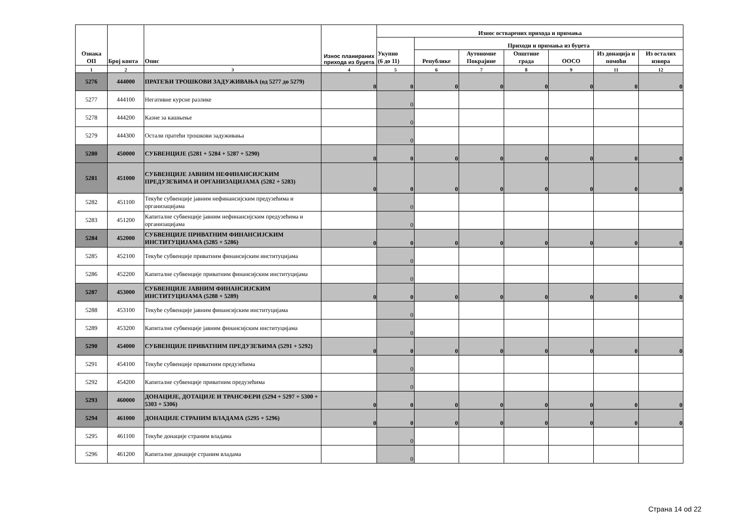| Ознака ОП | Број конта | Опис | Износ планираних прихода из буџета | Износ остварених прихода и примања | | | | | | |
| --- | --- | --- | --- | --- | --- | --- | --- | --- | --- | --- |
| | | | | Укупно (6 до 11) | Приходи и примања из буџета | | | | | |
| | | | | | Републике | Аутономне Покрајине | Општине града | ООСО | Из донација и помоћи | Из осталих извора |
| 1 | 2 | 3 | 4 | 5 | 6 | 7 | 8 | 9 | 11 | 12 |
| 5276 | 444000 | ПРАТЕЋИ ТРОШКОВИ ЗАДУЖИВАЊА (од 5277 до 5279) | 0 | 0 | 0 | 0 | 0 | 0 | 0 | 0 |
| 5277 | 444100 | Негативне курсне разлике | | 0 | | | | | | |
| 5278 | 444200 | Казне за кашњење | | 0 | | | | | | |
| 5279 | 444300 | Остали пратећи трошкови задуживања | | 0 | | | | | | |
| 5280 | 450000 | СУБВЕНЦИЈЕ (5281 + 5284 + 5287 + 5290) | 0 | 0 | 0 | 0 | 0 | 0 | 0 | 0 |
| 5281 | 451000 | СУБВЕНЦИЈЕ ЈАВНИМ НЕФИНАНСИЈСКИМ ПРЕДУЗЕЋИМА И ОРГАНИЗАЦИЈАМА (5282 + 5283) | 0 | 0 | 0 | 0 | 0 | 0 | 0 | 0 |
| 5282 | 451100 | Текуће субвенције јавним нефинансијским предузећима и организацијама | | 0 | | | | | | |
| 5283 | 451200 | Капиталне субвенције јавним нефинансијским предузећима и организацијама | | 0 | | | | | | |
| 5284 | 452000 | СУБВЕНЦИЈЕ ПРИВАТНИМ ФИНАНСИЈСКИМ ИНСТИТУЦИЈАМА (5285 + 5286) | 0 | 0 | 0 | 0 | 0 | 0 | 0 | 0 |
| 5285 | 452100 | Текуће субвенције приватним финансијским институцијама | | 0 | | | | | | |
| 5286 | 452200 | Капиталне субвенције приватним финансијским институцијама | | 0 | | | | | | |
| 5287 | 453000 | СУБВЕНЦИЈЕ ЈАВНИМ ФИНАНСИЈСКИМ ИНСТИТУЦИЈАМА (5288 + 5289) | 0 | 0 | 0 | 0 | 0 | 0 | 0 | 0 |
| 5288 | 453100 | Текуће субвенције јавним финансијским институцијама | | 0 | | | | | | |
| 5289 | 453200 | Капиталне субвенције јавним финансијским институцијама | | 0 | | | | | | |
| 5290 | 454000 | СУБВЕНЦИЈЕ ПРИВАТНИМ ПРЕДУЗЕЋИМА (5291 + 5292) | 0 | 0 | 0 | 0 | 0 | 0 | 0 | 0 |
| 5291 | 454100 | Текуће субвенције приватним предузећима | | 0 | | | | | | |
| 5292 | 454200 | Капиталне субвенције приватним предузећима | | 0 | | | | | | |
| 5293 | 460000 | ДОНАЦИЈЕ, ДОТАЦИЈЕ И ТРАНСФЕРИ (5294 + 5297 + 5300 + 5303 + 5306) | 0 | 0 | 0 | 0 | 0 | 0 | 0 | 0 |
| 5294 | 461000 | ДОНАЦИЈЕ СТРАНИМ ВЛАДАМА (5295 + 5296) | 0 | 0 | 0 | 0 | 0 | 0 | 0 | 0 |
| 5295 | 461100 | Текуће донације страним владама | | 0 | | | | | | |
| 5296 | 461200 | Капиталне донације страним владама | | 0 | | | | | | |
Страна 14 od 22